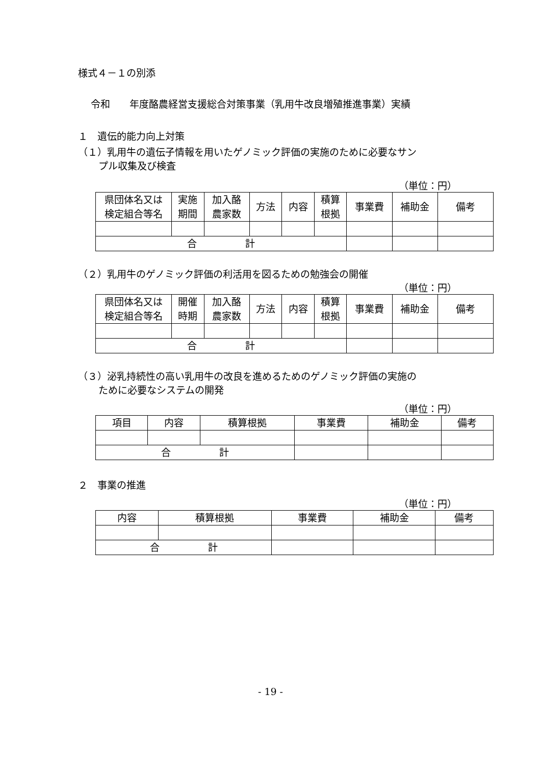様式４－１の別添
令和　　年度酪農経営支援総合対策事業（乳用牛改良増殖推進事業）実績
１　遺伝的能力向上対策
（１）乳用牛の遺伝子情報を用いたゲノミック評価の実施のために必要なサン
プル収集及び検査
（単位：円）
| 県団体名又は 検定組合等名 | 実施 期間 | 加入酪 農家数 | 方法 | 内容 | 積算 根拠 | 事業費 | 補助金 | 備考 |
| 合 計 | | | | | | | | |
（２）乳用牛のゲノミック評価の利活用を図るための勉強会の開催
（単位：円）
| 県団体名又は 検定組合等名 | 開催 時期 | 加入酪 農家数 | 方法 | 内容 | 積算 根拠 | 事業費 | 補助金 | 備考 |
| 合 計 | | | | | | | | |
（３）泌乳持続性の高い乳用牛の改良を進めるためのゲノミック評価の実施の
ために必要なシステムの開発
（単位：円）
| 項目 | 内容 | 積算根拠 | 事業費 | 補助金 | 備考 |
| 合 計 | | | | | |
２　事業の推進
（単位：円）
| 内容 | 積算根拠 | 事業費 | 補助金 | 備考 |
| 合 計 | | | | |
- 19 -